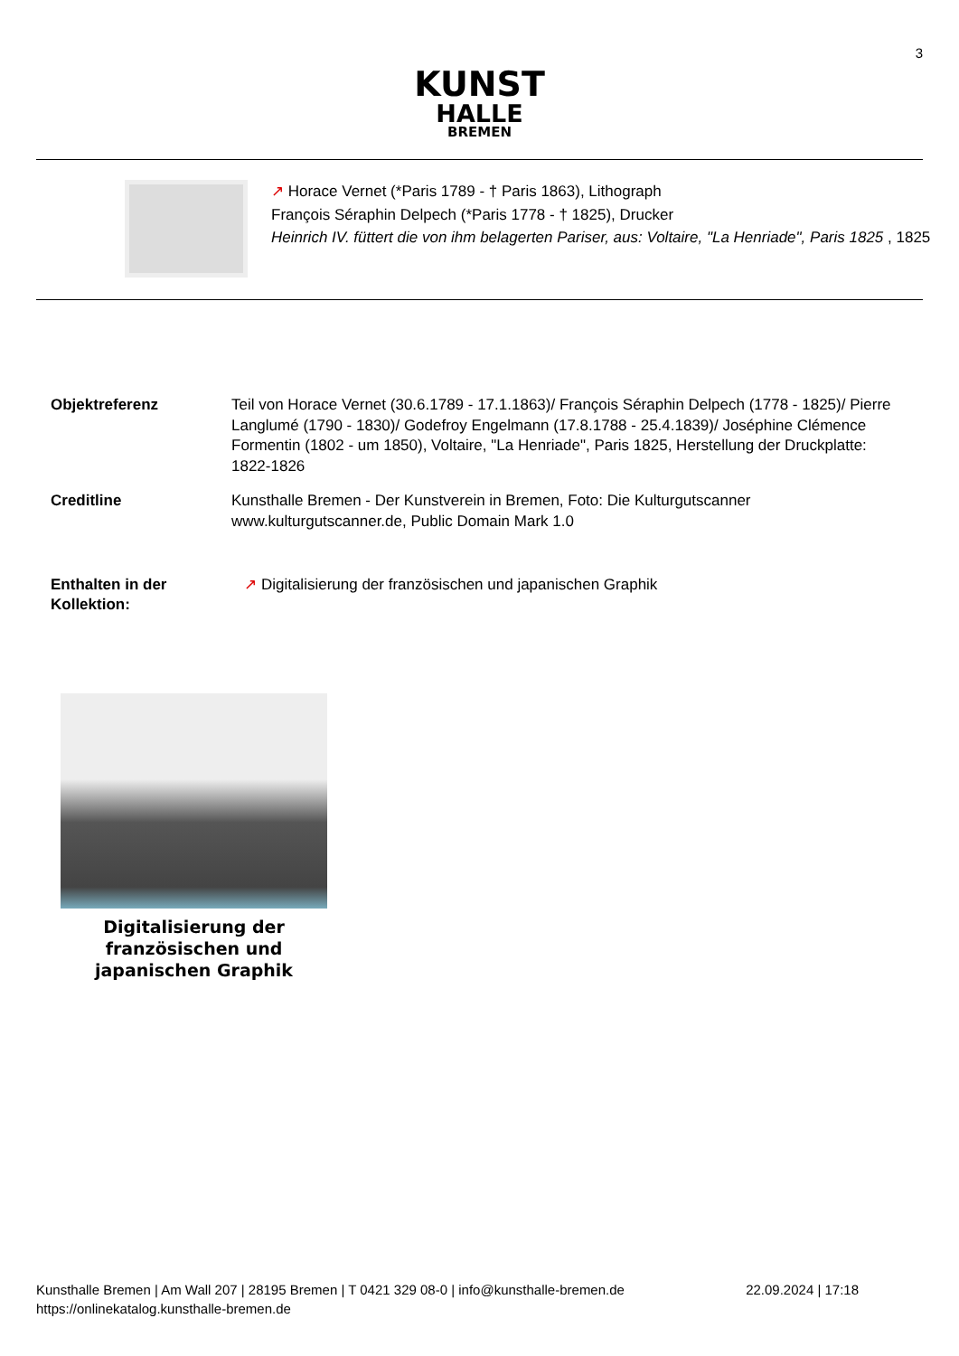3
KUNST
HALLE
BREMEN
↗ Horace Vernet (*Paris 1789 - † Paris 1863), Lithograph
François Séraphin Delpech (*Paris 1778 - † 1825), Drucker
Heinrich IV. füttert die von ihm belagerten Pariser, aus: Voltaire, "La Henriade", Paris 1825 , 1825
| Objektreferenz | Teil von Horace Vernet (30.6.1789 - 17.1.1863)/ François Séraphin Delpech (1778 - 1825)/ Pierre Langlumé (1790 - 1830)/ Godefroy Engelmann (17.8.1788 - 25.4.1839)/ Joséphine Clémence Formentin (1802 - um 1850), Voltaire, "La Henriade", Paris 1825, Herstellung der Druckplatte: 1822-1826 |
| Creditline | Kunsthalle Bremen - Der Kunstverein in Bremen, Foto: Die Kulturgutscanner www.kulturgutscanner.de, Public Domain Mark 1.0 |
| Enthalten in der Kollektion: | ↗ Digitalisierung der französischen und japanischen Graphik |
Digitalisierung der französischen und japanischen Graphik
Kunsthalle Bremen | Am Wall 207 | 28195 Bremen | T 0421 329 08-0 | info@kunsthalle-bremen.de
https://onlinekatalog.kunsthalle-bremen.de
22.09.2024 | 17:18